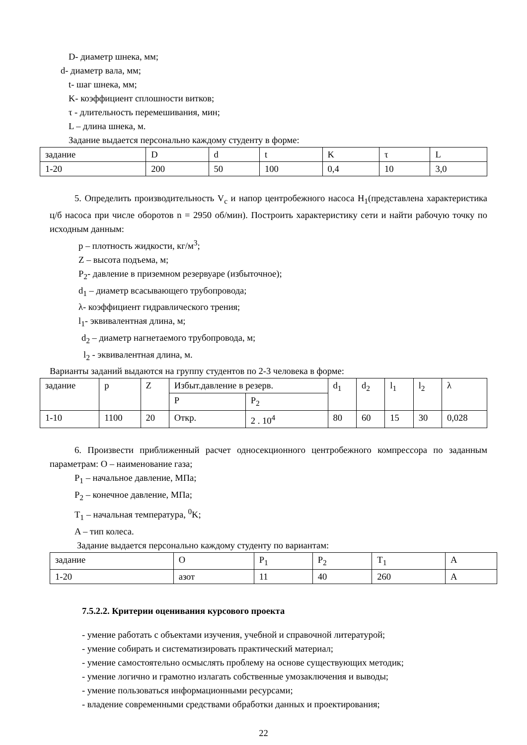D- диаметр шнека, мм;
d- диаметр вала, мм;
t- шаг шнека, мм;
K- коэффициент сплошности витков;
τ - длительность перемешивания, мин;
L – длина шнека, м.
Задание выдается персонально каждому студенту в форме:
| задание | D | d | t | K | τ | L |
| 1-20 | 200 | 50 | 100 | 0,4 | 10 | 3,0 |
5. Определить производительность V<sub>c</sub> и напор центробежного насоса H<sub>1</sub>(представлена характеристика ц/б насоса при числе оборотов n = 2950 об/мин). Построить характеристику сети и найти рабочую точку по исходным данным:
p – плотность жидкости, кг/м<sup>3</sup>;
Z – высота подъема, м;
P<sub>2</sub>- давление в приземном резервуаре (избыточное);
d<sub>1</sub> – диаметр всасывающего трубопровода;
λ- коэффициент гидравлического трения;
l<sub>1</sub>- эквивалентная длина, м;
d<sub>2</sub> – диаметр нагнетаемого трубопровода, м;
l<sub>2</sub> - эквивалентная длина, м.
Варианты заданий выдаются на группу студентов по 2-3 человека в форме:
| задание | p | Z | Избыт.давление в резерв. | | d<sub>1</sub> | d<sub>2</sub> | l<sub>1</sub> | l<sub>2</sub> | λ |
| | | | P | P<sub>2</sub> | | | | | |
| 1-10 | 1100 | 20 | Откр. | 2 . 10<sup>4</sup> | 80 | 60 | 15 | 30 | 0,028 |
6. Произвести приближенный расчет односекционного центробежного компрессора по заданным параметрам: O – наименование газа;
P<sub>1</sub> – начальное давление, МПа;
P<sub>2</sub> – конечное давление, МПа;
T<sub>1</sub> – начальная температура, <sup>0</sup>K;
A – тип колеса.
Задание выдается персонально каждому студенту по вариантам:
| задание | O | P<sub>1</sub> | P<sub>2</sub> | T<sub>1</sub> | A |
| 1-20 | азот | 11 | 40 | 260 | A |
7.5.2.2. Критерии оценивания курсового проекта
- умение работать с объектами изучения, учебной и справочной литературой;
- умение собирать и систематизировать практический материал;
- умение самостоятельно осмыслять проблему на основе существующих методик;
- умение логично и грамотно излагать собственные умозаключения и выводы;
- умение пользоваться информационными ресурсами;
- владение современными средствами обработки данных и проектирования;
22